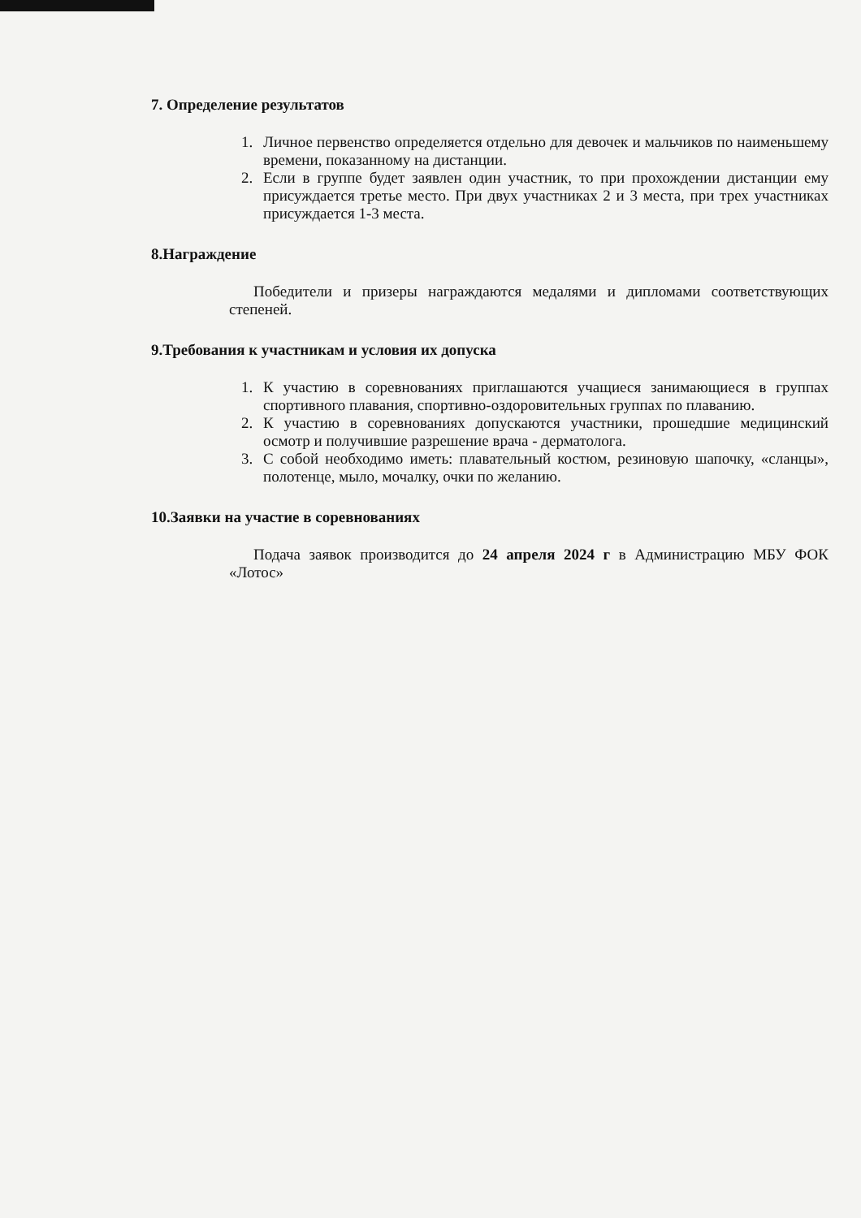7. Определение результатов
1. Личное первенство определяется отдельно для девочек и мальчиков по наименьшему времени, показанному на дистанции.
2. Если в группе будет заявлен один участник, то при прохождении дистанции ему присуждается третье место. При двух участниках 2 и 3 места, при трех участниках присуждается 1-3 места.
8.Награждение
Победители и призеры награждаются медалями и дипломами соответствующих степеней.
9.Требования к участникам и условия их допуска
1. К участию в соревнованиях приглашаются учащиеся занимающиеся в группах спортивного плавания, спортивно-оздоровительных группах по плаванию.
2. К участию в соревнованиях допускаются участники, прошедшие медицинский осмотр и получившие разрешение врача - дерматолога.
3. С собой необходимо иметь: плавательный костюм, резиновую шапочку, «сланцы», полотенце, мыло, мочалку, очки по желанию.
10.Заявки на участие в соревнованиях
Подача заявок производится до 24 апреля 2024 г в Администрацию МБУ ФОК «Лотос»